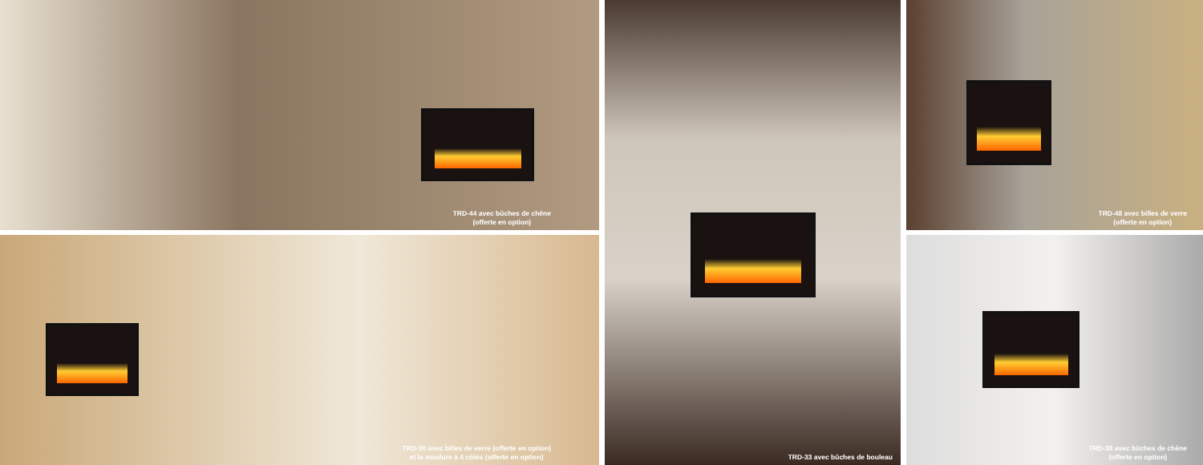TRD-44 avec bûches de chêne
(offerte en option)
TRD-33 avec bûches de bouleau
TRD-48 avec billes de verre
(offerte en option)
TRD-30 avec billes de verre (offerte en option)
et la moulure à 4 côtés (offerte en option)
TRD-38 avec bûches de chêne
(offerte en option)